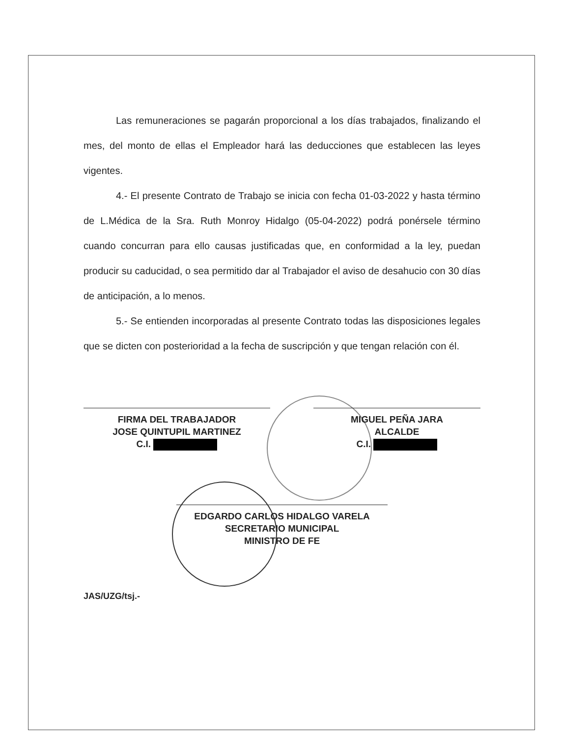Las remuneraciones se pagarán proporcional a los días trabajados, finalizando el mes, del monto de ellas el Empleador hará las deducciones que establecen las leyes vigentes.
4.- El presente Contrato de Trabajo se inicia con fecha 01-03-2022 y hasta término de L.Médica de la Sra. Ruth Monroy Hidalgo (05-04-2022) podrá ponérsele término cuando concurran para ello causas justificadas que, en conformidad a la ley, puedan producir su caducidad, o sea permitido dar al Trabajador el aviso de desahucio con 30 días de anticipación, a lo menos.
5.- Se entienden incorporadas al presente Contrato todas las disposiciones legales que se dicten con posterioridad a la fecha de suscripción y que tengan relación con él.
FIRMA DEL TRABAJADOR
JOSE QUINTUPIL MARTINEZ
C.I.
MIGUEL PEÑA JARA
ALCALDE
C.I.
EDGARDO CARLOS HIDALGO VARELA
SECRETARIO MUNICIPAL
MINISTRO DE FE
JAS/UZG/tsj.-